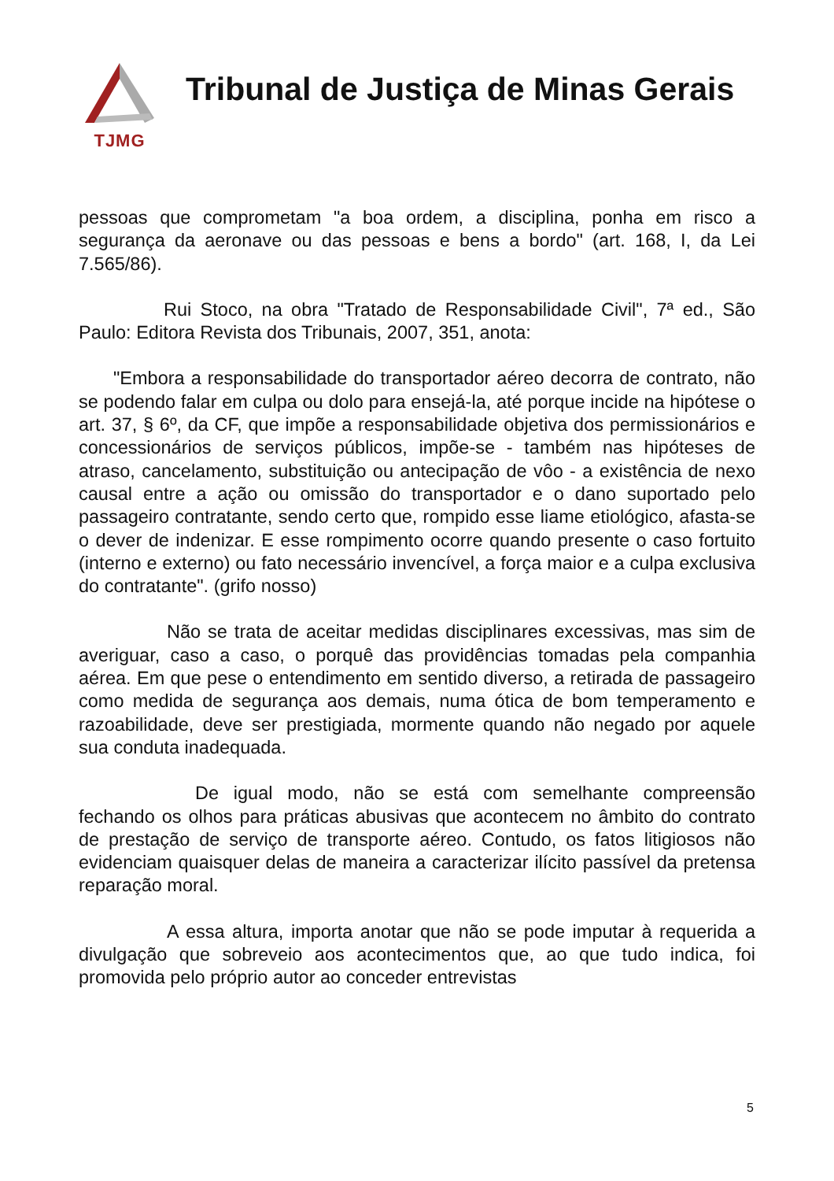TJMG
Tribunal de Justiça de Minas Gerais
pessoas que comprometam "a boa ordem, a disciplina, ponha em risco a segurança da aeronave ou das pessoas e bens a bordo" (art. 168, I, da Lei 7.565/86).
Rui Stoco, na obra "Tratado de Responsabilidade Civil", 7ª ed., São Paulo: Editora Revista dos Tribunais, 2007, 351, anota:
"Embora a responsabilidade do transportador aéreo decorra de contrato, não se podendo falar em culpa ou dolo para ensejá-la, até porque incide na hipótese o art. 37, § 6º, da CF, que impõe a responsabilidade objetiva dos permissionários e concessionários de serviços públicos, impõe-se - também nas hipóteses de atraso, cancelamento, substituição ou antecipação de vôo - a existência de nexo causal entre a ação ou omissão do transportador e o dano suportado pelo passageiro contratante, sendo certo que, rompido esse liame etiológico, afasta-se o dever de indenizar. E esse rompimento ocorre quando presente o caso fortuito (interno e externo) ou fato necessário invencível, a força maior e a culpa exclusiva do contratante". (grifo nosso)
Não se trata de aceitar medidas disciplinares excessivas, mas sim de averiguar, caso a caso, o porquê das providências tomadas pela companhia aérea. Em que pese o entendimento em sentido diverso, a retirada de passageiro como medida de segurança aos demais, numa ótica de bom temperamento e razoabilidade, deve ser prestigiada, mormente quando não negado por aquele sua conduta inadequada.
De igual modo, não se está com semelhante compreensão fechando os olhos para práticas abusivas que acontecem no âmbito do contrato de prestação de serviço de transporte aéreo. Contudo, os fatos litigiosos não evidenciam quaisquer delas de maneira a caracterizar ilícito passível da pretensa reparação moral.
A essa altura, importa anotar que não se pode imputar à requerida a divulgação que sobreveio aos acontecimentos que, ao que tudo indica, foi promovida pelo próprio autor ao conceder entrevistas
5